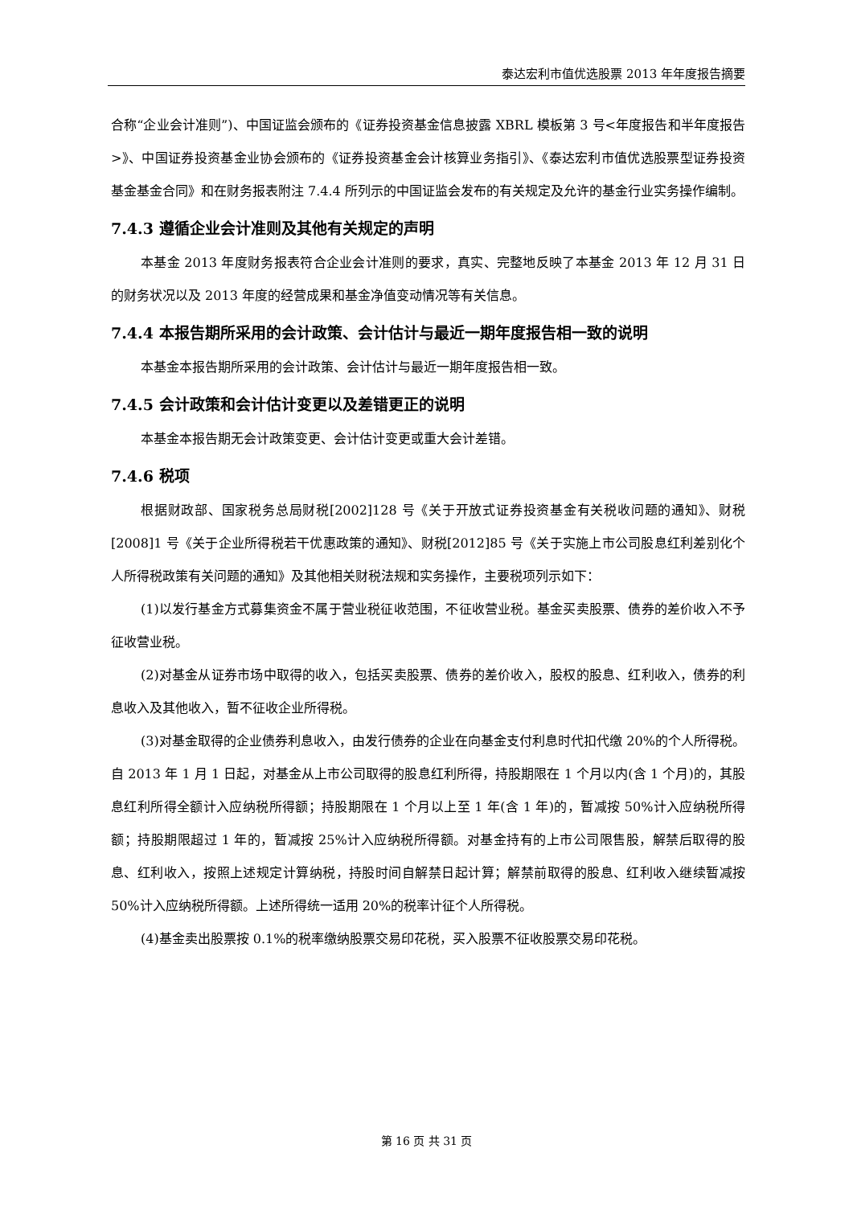泰达宏利市值优选股票 2013 年年度报告摘要
合称“企业会计准则”)、中国证监会颁布的《证券投资基金信息披露 XBRL 模板第 3 号<年度报告和半年度报告>》、中国证券投资基金业协会颁布的《证券投资基金会计核算业务指引》、《泰达宏利市值优选股票型证券投资基金基金合同》和在财务报表附注 7.4.4 所列示的中国证监会发布的有关规定及允许的基金行业实务操作编制。
7.4.3 遵循企业会计准则及其他有关规定的声明
本基金 2013 年度财务报表符合企业会计准则的要求，真实、完整地反映了本基金 2013 年 12 月 31 日的财务状况以及 2013 年度的经营成果和基金净值变动情况等有关信息。
7.4.4 本报告期所采用的会计政策、会计估计与最近一期年度报告相一致的说明
本基金本报告期所采用的会计政策、会计估计与最近一期年度报告相一致。
7.4.5 会计政策和会计估计变更以及差错更正的说明
本基金本报告期无会计政策变更、会计估计变更或重大会计差错。
7.4.6 税项
根据财政部、国家税务总局财税[2002]128 号《关于开放式证券投资基金有关税收问题的通知》、财税[2008]1 号《关于企业所得税若干优惠政策的通知》、财税[2012]85 号《关于实施上市公司股息红利差别化个人所得税政策有关问题的通知》及其他相关财税法规和实务操作，主要税项列示如下：
(1)以发行基金方式募集资金不属于营业税征收范围，不征收营业税。基金买卖股票、债券的差价收入不予征收营业税。
(2)对基金从证券市场中取得的收入，包括买卖股票、债券的差价收入，股权的股息、红利收入，债券的利息收入及其他收入，暂不征收企业所得税。
(3)对基金取得的企业债券利息收入，由发行债券的企业在向基金支付利息时代扣代缴 20%的个人所得税。自 2013 年 1 月 1 日起，对基金从上市公司取得的股息红利所得，持股期限在 1 个月以内(含 1 个月)的，其股息红利所得全额计入应纳税所得额；持股期限在 1 个月以上至 1 年(含 1 年)的，暂减按 50%计入应纳税所得额；持股期限超过 1 年的，暂减按 25%计入应纳税所得额。对基金持有的上市公司限售股，解禁后取得的股息、红利收入，按照上述规定计算纳税，持股时间自解禁日起计算；解禁前取得的股息、红利收入继续暂减按 50%计入应纳税所得额。上述所得统一适用 20%的税率计征个人所得税。
(4)基金卖出股票按 0.1%的税率缴纳股票交易印花税，买入股票不征收股票交易印花税。
第 16 页 共 31 页